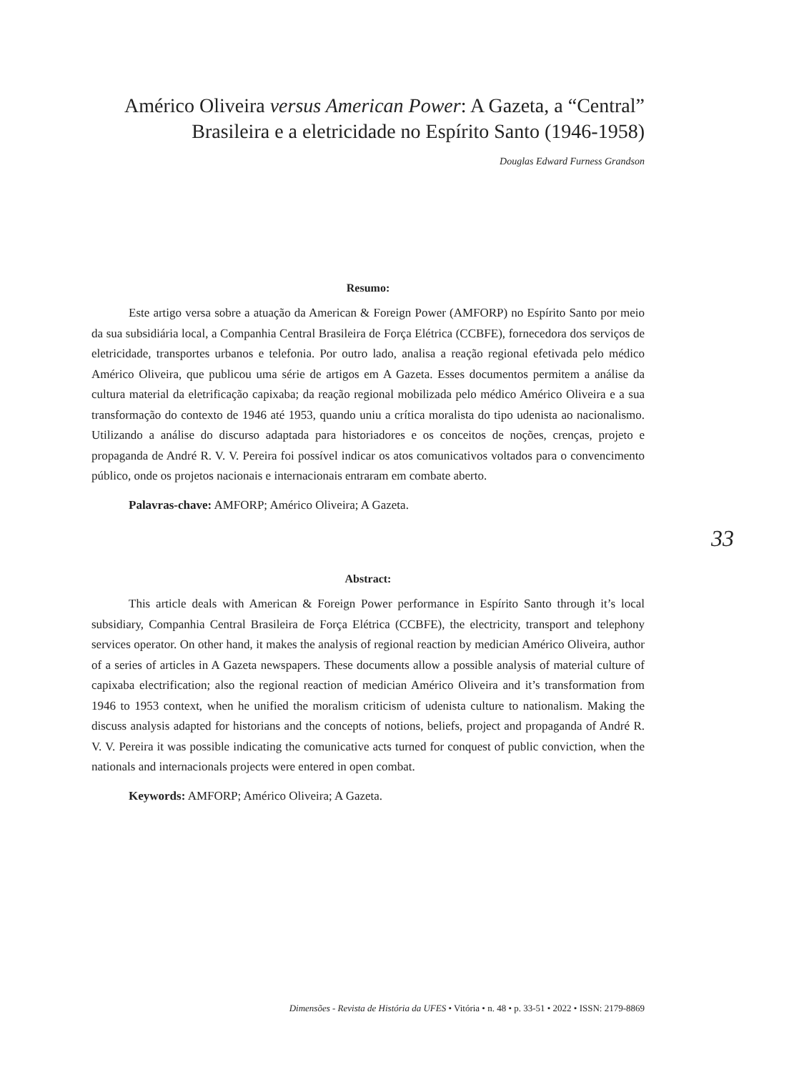Américo Oliveira versus American Power: A Gazeta, a “Central” Brasileira e a eletricidade no Espírito Santo (1946-1958)
Douglas Edward Furness Grandson
Resumo:
Este artigo versa sobre a atuação da American & Foreign Power (AMFORP) no Espírito Santo por meio da sua subsidiária local, a Companhia Central Brasileira de Força Elétrica (CCBFE), fornecedora dos serviços de eletricidade, transportes urbanos e telefonia. Por outro lado, analisa a reação regional efetivada pelo médico Américo Oliveira, que publicou uma série de artigos em A Gazeta. Esses documentos permitem a análise da cultura material da eletrificação capixaba; da reação regional mobilizada pelo médico Américo Oliveira e a sua transformação do contexto de 1946 até 1953, quando uniu a crítica moralista do tipo udenista ao nacionalismo. Utilizando a análise do discurso adaptada para historiadores e os conceitos de noções, crenças, projeto e propaganda de André R. V. V. Pereira foi possível indicar os atos comunicativos voltados para o convencimento público, onde os projetos nacionais e internacionais entraram em combate aberto.
Palavras-chave: AMFORP; Américo Oliveira; A Gazeta.
Abstract:
This article deals with American & Foreign Power performance in Espírito Santo through it’s local subsidiary, Companhia Central Brasileira de Força Elétrica (CCBFE), the electricity, transport and telephony services operator. On other hand, it makes the analysis of regional reaction by medician Américo Oliveira, author of a series of articles in A Gazeta newspapers. These documents allow a possible analysis of material culture of capixaba electrification; also the regional reaction of medician Américo Oliveira and it’s transformation from 1946 to 1953 context, when he unified the moralism criticism of udenista culture to nationalism. Making the discuss analysis adapted for historians and the concepts of notions, beliefs, project and propaganda of André R. V. V. Pereira it was possible indicating the comunicative acts turned for conquest of public conviction, when the nationals and internacionals projects were entered in open combat.
Keywords: AMFORP; Américo Oliveira; A Gazeta.
33
Dimensões - Revista de História da UFES • Vitória • n. 48 • p. 33-51 • 2022 • ISSN: 2179-8869